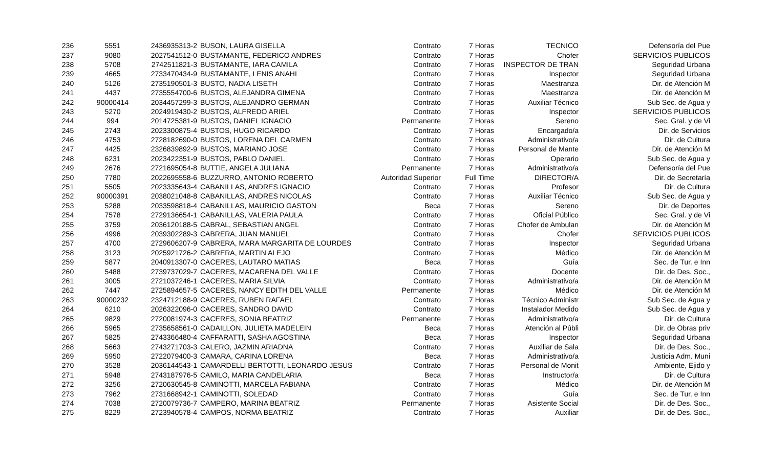| 236 | 5551 | 2436935313-2 | BUSON, LAURA GISELLA | Contrato | 7 Horas | TECNICO | Defensoría del Pue |
| 237 | 9080 | 2027541512-0 | BUSTAMANTE, FEDERICO ANDRES | Contrato | 7 Horas | Chofer | SERVICIOS PUBLICOS |
| 238 | 5708 | 2742511821-3 | BUSTAMANTE, IARA CAMILA | Contrato | 7 Horas | INSPECTOR DE TRAN | Seguridad Urbana |
| 239 | 4665 | 2733470434-9 | BUSTAMANTE, LENIS ANAHI | Contrato | 7 Horas | Inspector | Seguridad Urbana |
| 240 | 5126 | 2735190501-3 | BUSTO, NADIA LISETH | Contrato | 7 Horas | Maestranza | Dir. de Atención M |
| 241 | 4437 | 2735554700-6 | BUSTOS, ALEJANDRA GIMENA | Contrato | 7 Horas | Maestranza | Dir. de Atención M |
| 242 | 90000414 | 2034457299-3 | BUSTOS, ALEJANDRO GERMAN | Contrato | 7 Horas | Auxiliar Técnico | Sub Sec. de Agua y |
| 243 | 5270 | 2024919430-2 | BUSTOS, ALFREDO ARIEL | Contrato | 7 Horas | Inspector | SERVICIOS PUBLICOS |
| 244 | 994 | 2014725381-9 | BUSTOS, DANIEL IGNACIO | Permanente | 7 Horas | Sereno | Sec. Gral. y de Vi |
| 245 | 2743 | 2023300875-4 | BUSTOS, HUGO RICARDO | Contrato | 7 Horas | Encargado/a | Dir. de Servicios |
| 246 | 4753 | 2728182690-0 | BUSTOS, LORENA DEL CARMEN | Contrato | 7 Horas | Administrativo/a | Dir. de Cultura |
| 247 | 4425 | 2326839892-9 | BUSTOS, MARIANO JOSE | Contrato | 7 Horas | Personal de Mante | Dir. de Atención M |
| 248 | 6231 | 2023422351-9 | BUSTOS, PABLO DANIEL | Contrato | 7 Horas | Operario | Sub Sec. de Agua y |
| 249 | 2676 | 2721695054-8 | BUTTIE, ANGELA JULIANA | Permanente | 7 Horas | Administrativo/a | Defensoría del Pue |
| 250 | 7780 | 2022695558-6 | BUZZURRO, ANTONIO ROBERTO | Autoridad Superior | Full Time | DIRECTOR/A | Dir. de Secretaría |
| 251 | 5505 | 2023335643-4 | CABANILLAS, ANDRES IGNACIO | Contrato | 7 Horas | Profesor | Dir. de Cultura |
| 252 | 90000391 | 2038021048-8 | CABANILLAS, ANDRES NICOLAS | Contrato | 7 Horas | Auxiliar Técnico | Sub Sec. de Agua y |
| 253 | 5288 | 2033598818-4 | CABANILLAS, MAURICIO GASTON | Beca | 7 Horas | Sereno | Dir. de Deportes |
| 254 | 7578 | 2729136654-1 | CABANILLAS, VALERIA PAULA | Contrato | 7 Horas | Oficial Público | Sec. Gral. y de Vi |
| 255 | 3759 | 2036120188-5 | CABRAL, SEBASTIAN ANGEL | Contrato | 7 Horas | Chofer de Ambulan | Dir. de Atención M |
| 256 | 4996 | 2039302289-3 | CABRERA, JUAN MANUEL | Contrato | 7 Horas | Chofer | SERVICIOS PUBLICOS |
| 257 | 4700 | 2729606207-9 | CABRERA, MARA MARGARITA DE LOURDES | Contrato | 7 Horas | Inspector | Seguridad Urbana |
| 258 | 3123 | 2025921726-2 | CABRERA, MARTIN ALEJO | Contrato | 7 Horas | Médico | Dir. de Atención M |
| 259 | 5877 | 2040913307-0 | CACERES, LAUTARO MATIAS | Beca | 7 Horas | Guía | Sec. de Tur. e Inn |
| 260 | 5488 | 2739737029-7 | CACERES, MACARENA DEL VALLE | Contrato | 7 Horas | Docente | Dir. de Des. Soc., |
| 261 | 3005 | 2721037246-1 | CACERES, MARIA SILVIA | Contrato | 7 Horas | Administrativo/a | Dir. de Atención M |
| 262 | 7447 | 2725894657-5 | CACERES, NANCY EDITH DEL VALLE | Permanente | 7 Horas | Médico | Dir. de Atención M |
| 263 | 90000232 | 2324712188-9 | CACERES, RUBEN RAFAEL | Contrato | 7 Horas | Técnico Administr | Sub Sec. de Agua y |
| 264 | 6210 | 2026322096-0 | CACERES, SANDRO DAVID | Contrato | 7 Horas | Instalador Medido | Sub Sec. de Agua y |
| 265 | 9829 | 2720081974-3 | CACERES, SONIA BEATRIZ | Permanente | 7 Horas | Administrativo/a | Dir. de Cultura |
| 266 | 5965 | 2735658561-0 | CADAILLON, JULIETA MADELEIN | Beca | 7 Horas | Atención al Públi | Dir. de Obras priv |
| 267 | 5825 | 2743366480-4 | CAFFARATTI, SASHA AGOSTINA | Beca | 7 Horas | Inspector | Seguridad Urbana |
| 268 | 5663 | 2743271703-3 | CALERO, JAZMIN ARIADNA | Contrato | 7 Horas | Auxiliar de Sala | Dir. de Des. Soc., |
| 269 | 5950 | 2722079400-3 | CAMARA, CARINA LORENA | Beca | 7 Horas | Administrativo/a | Justicia Adm. Muni |
| 270 | 3528 | 2036144543-1 | CAMARDELLI BERTOTTI, LEONARDO JESUS | Contrato | 7 Horas | Personal de Monit | Ambiente, Ejido y |
| 271 | 5948 | 2743187976-5 | CAMILO, MARIA CANDELARIA | Beca | 7 Horas | Instructor/a | Dir. de Cultura |
| 272 | 3256 | 2720630545-8 | CAMINOTTI, MARCELA FABIANA | Contrato | 7 Horas | Médico | Dir. de Atención M |
| 273 | 7962 | 2731668942-1 | CAMINOTTI, SOLEDAD | Contrato | 7 Horas | Guía | Sec. de Tur. e Inn |
| 274 | 7038 | 2720079736-7 | CAMPERO, MARINA BEATRIZ | Permanente | 7 Horas | Asistente Social | Dir. de Des. Soc., |
| 275 | 8229 | 2723940578-4 | CAMPOS, NORMA BEATRIZ | Contrato | 7 Horas | Auxiliar | Dir. de Des. Soc., |